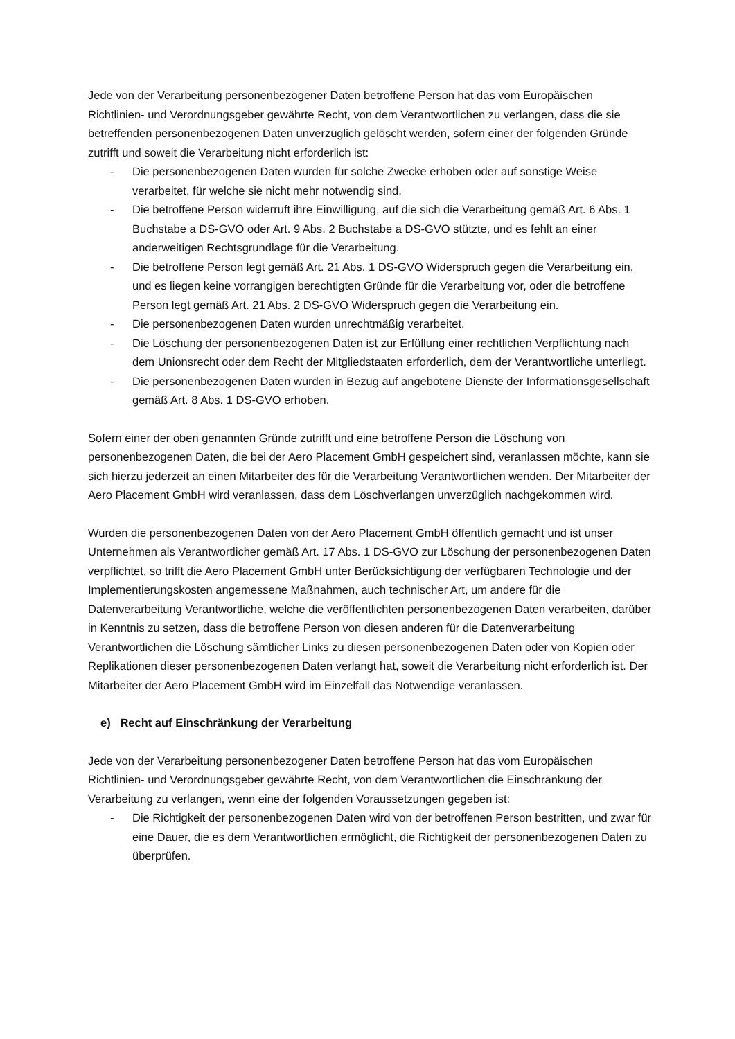Jede von der Verarbeitung personenbezogener Daten betroffene Person hat das vom Europäischen Richtlinien- und Verordnungsgeber gewährte Recht, von dem Verantwortlichen zu verlangen, dass die sie betreffenden personenbezogenen Daten unverzüglich gelöscht werden, sofern einer der folgenden Gründe zutrifft und soweit die Verarbeitung nicht erforderlich ist:
- Die personenbezogenen Daten wurden für solche Zwecke erhoben oder auf sonstige Weise verarbeitet, für welche sie nicht mehr notwendig sind.
- Die betroffene Person widerruft ihre Einwilligung, auf die sich die Verarbeitung gemäß Art. 6 Abs. 1 Buchstabe a DS-GVO oder Art. 9 Abs. 2 Buchstabe a DS-GVO stützte, und es fehlt an einer anderweitigen Rechtsgrundlage für die Verarbeitung.
- Die betroffene Person legt gemäß Art. 21 Abs. 1 DS-GVO Widerspruch gegen die Verarbeitung ein, und es liegen keine vorrangigen berechtigten Gründe für die Verarbeitung vor, oder die betroffene Person legt gemäß Art. 21 Abs. 2 DS-GVO Widerspruch gegen die Verarbeitung ein.
- Die personenbezogenen Daten wurden unrechtmäßig verarbeitet.
- Die Löschung der personenbezogenen Daten ist zur Erfüllung einer rechtlichen Verpflichtung nach dem Unionsrecht oder dem Recht der Mitgliedstaaten erforderlich, dem der Verantwortliche unterliegt.
- Die personenbezogenen Daten wurden in Bezug auf angebotene Dienste der Informationsgesellschaft gemäß Art. 8 Abs. 1 DS-GVO erhoben.
Sofern einer der oben genannten Gründe zutrifft und eine betroffene Person die Löschung von personenbezogenen Daten, die bei der Aero Placement GmbH gespeichert sind, veranlassen möchte, kann sie sich hierzu jederzeit an einen Mitarbeiter des für die Verarbeitung Verantwortlichen wenden. Der Mitarbeiter der Aero Placement GmbH wird veranlassen, dass dem Löschverlangen unverzüglich nachgekommen wird.
Wurden die personenbezogenen Daten von der Aero Placement GmbH öffentlich gemacht und ist unser Unternehmen als Verantwortlicher gemäß Art. 17 Abs. 1 DS-GVO zur Löschung der personenbezogenen Daten verpflichtet, so trifft die Aero Placement GmbH unter Berücksichtigung der verfügbaren Technologie und der Implementierungskosten angemessene Maßnahmen, auch technischer Art, um andere für die Datenverarbeitung Verantwortliche, welche die veröffentlichten personenbezogenen Daten verarbeiten, darüber in Kenntnis zu setzen, dass die betroffene Person von diesen anderen für die Datenverarbeitung Verantwortlichen die Löschung sämtlicher Links zu diesen personenbezogenen Daten oder von Kopien oder Replikationen dieser personenbezogenen Daten verlangt hat, soweit die Verarbeitung nicht erforderlich ist. Der Mitarbeiter der Aero Placement GmbH wird im Einzelfall das Notwendige veranlassen.
e) Recht auf Einschränkung der Verarbeitung
Jede von der Verarbeitung personenbezogener Daten betroffene Person hat das vom Europäischen Richtlinien- und Verordnungsgeber gewährte Recht, von dem Verantwortlichen die Einschränkung der Verarbeitung zu verlangen, wenn eine der folgenden Voraussetzungen gegeben ist:
- Die Richtigkeit der personenbezogenen Daten wird von der betroffenen Person bestritten, und zwar für eine Dauer, die es dem Verantwortlichen ermöglicht, die Richtigkeit der personenbezogenen Daten zu überprüfen.